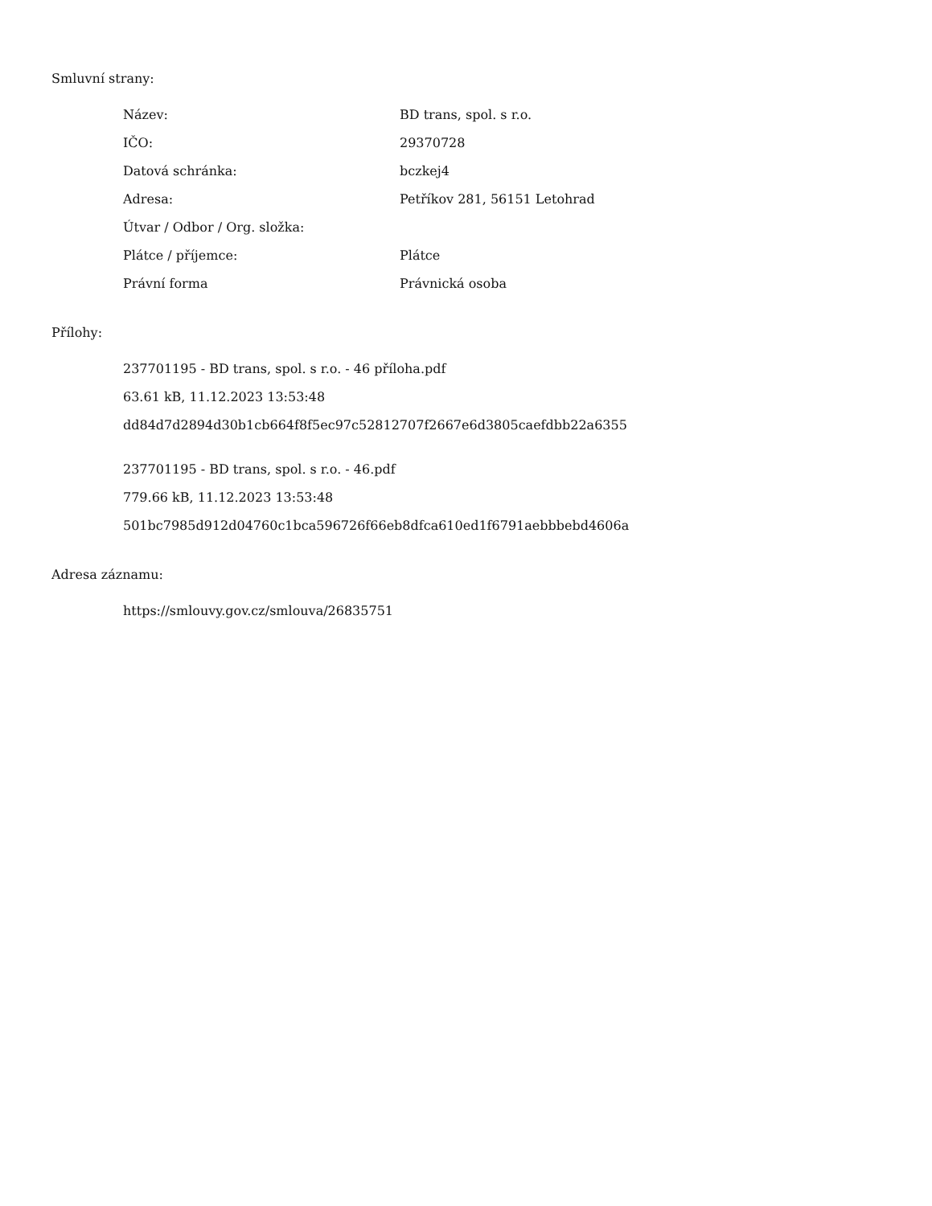Smluvní strany:
| Název: | BD trans, spol. s r.o. |
| IČO: | 29370728 |
| Datová schránka: | bczkej4 |
| Adresa: | Petříkov 281, 56151 Letohrad |
| Útvar / Odbor / Org. složka: | |
| Plátce / příjemce: | Plátce |
| Právní forma | Právnická osoba |
Přílohy:
237701195 - BD trans, spol. s r.o. - 46 příloha.pdf
63.61 kB, 11.12.2023 13:53:48
dd84d7d2894d30b1cb664f8f5ec97c52812707f2667e6d3805caefdbb22a6355
237701195 - BD trans, spol. s r.o. - 46.pdf
779.66 kB, 11.12.2023 13:53:48
501bc7985d912d04760c1bca596726f66eb8dfca610ed1f6791aebbbebd4606a
Adresa záznamu:
https://smlouvy.gov.cz/smlouva/26835751